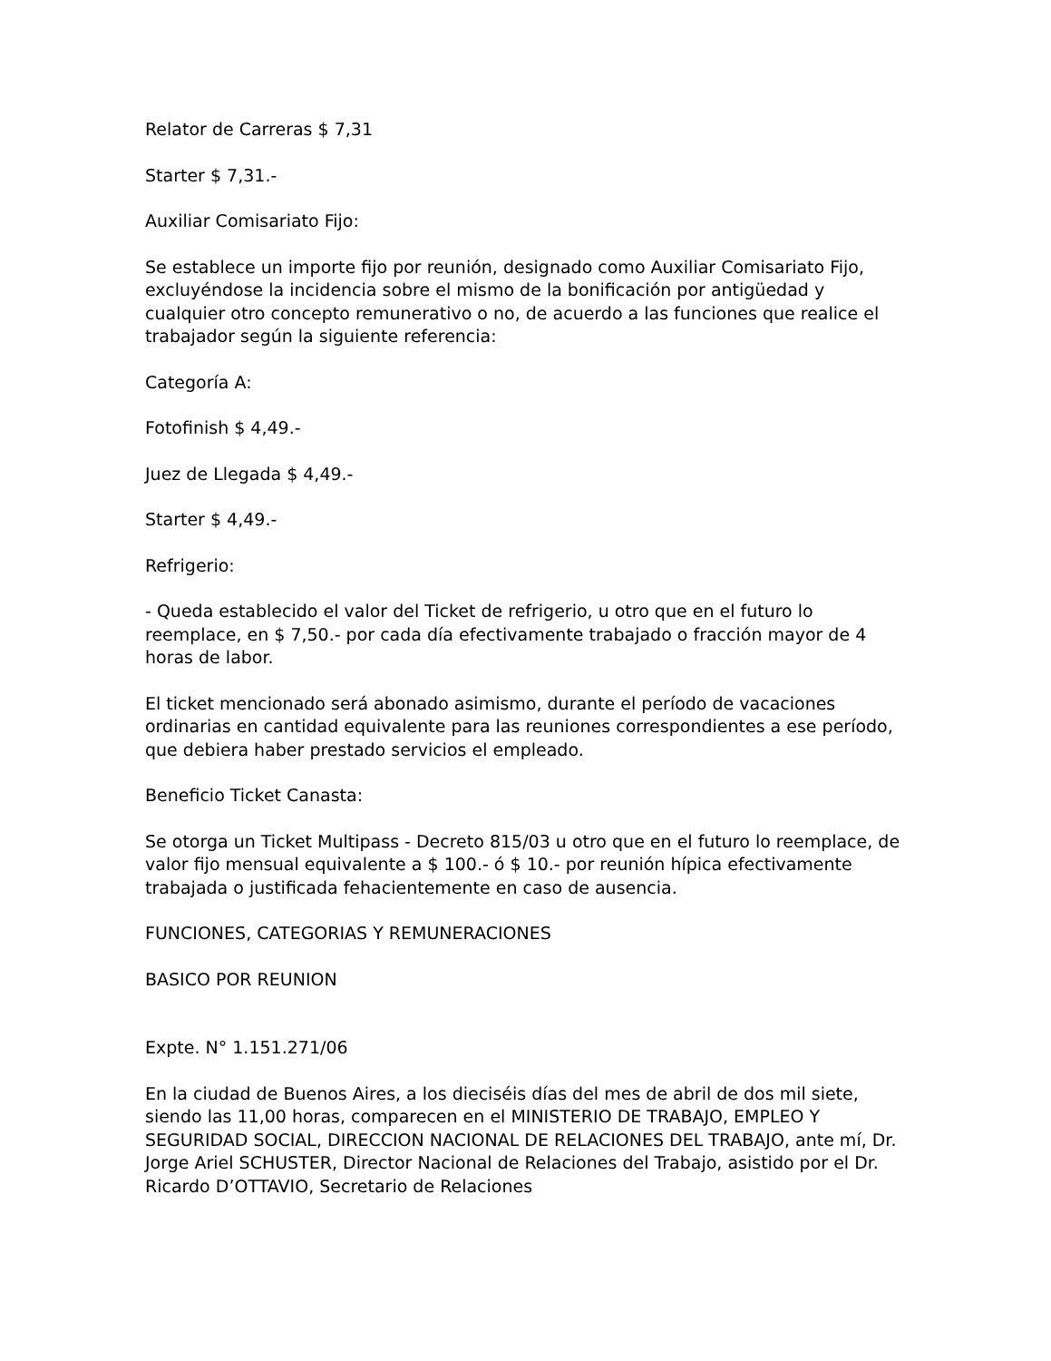Relator de Carreras $ 7,31
Starter $ 7,31.-
Auxiliar Comisariato Fijo:
Se establece un importe fijo por reunión, designado como Auxiliar Comisariato Fijo, excluyéndose la incidencia sobre el mismo de la bonificación por antigüedad y cualquier otro concepto remunerativo o no, de acuerdo a las funciones que realice el trabajador según la siguiente referencia:
Categoría A:
Fotofinish $ 4,49.-
Juez de Llegada $ 4,49.-
Starter $ 4,49.-
Refrigerio:
- Queda establecido el valor del Ticket de refrigerio, u otro que en el futuro lo reemplace, en $ 7,50.- por cada día efectivamente trabajado o fracción mayor de 4 horas de labor.
El ticket mencionado será abonado asimismo, durante el período de vacaciones ordinarias en cantidad equivalente para las reuniones correspondientes a ese período, que debiera haber prestado servicios el empleado.
Beneficio Ticket Canasta:
Se otorga un Ticket Multipass - Decreto 815/03 u otro que en el futuro lo reemplace, de valor fijo mensual equivalente a $ 100.- ó $ 10.- por reunión hípica efectivamente trabajada o justificada fehacientemente en caso de ausencia.
FUNCIONES, CATEGORIAS Y REMUNERACIONES
BASICO POR REUNION
Expte. N° 1.151.271/06
En la ciudad de Buenos Aires, a los dieciséis días del mes de abril de dos mil siete, siendo las 11,00 horas, comparecen en el MINISTERIO DE TRABAJO, EMPLEO Y SEGURIDAD SOCIAL, DIRECCION NACIONAL DE RELACIONES DEL TRABAJO, ante mí, Dr. Jorge Ariel SCHUSTER, Director Nacional de Relaciones del Trabajo, asistido por el Dr. Ricardo D’OTTAVIO, Secretario de Relaciones